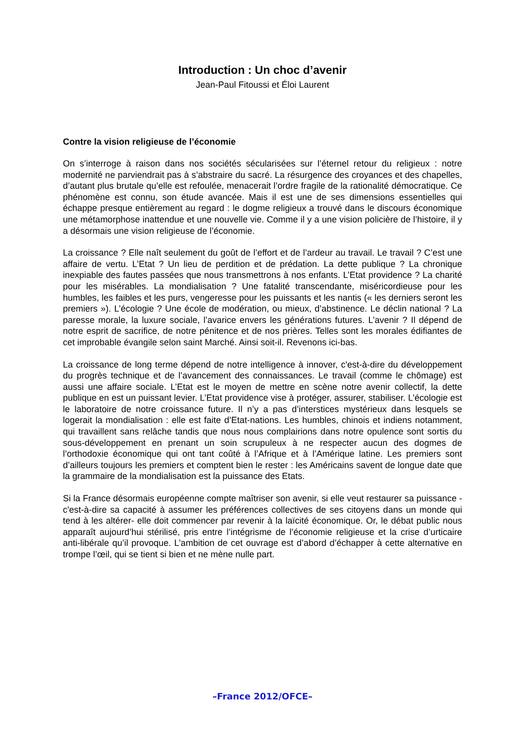Introduction : Un choc d’avenir
Jean-Paul Fitoussi et Éloi Laurent
Contre la vision religieuse de l’économie
On s’interroge à raison dans nos sociétés sécularisées sur l’éternel retour du religieux : notre modernité ne parviendrait pas à s’abstraire du sacré. La résurgence des croyances et des chapelles, d’autant plus brutale qu’elle est refoulée, menacerait l’ordre fragile de la rationalité démocratique. Ce phénomène est connu, son étude avancée. Mais il est une de ses dimensions essentielles qui échappe presque entièrement au regard : le dogme religieux a trouvé dans le discours économique une métamorphose inattendue et une nouvelle vie. Comme il y a une vision policière de l’histoire, il y a désormais une vision religieuse de l’économie.
La croissance ? Elle naît seulement du goût de l’effort et de l’ardeur au travail. Le travail ? C’est une affaire de vertu. L’Etat ? Un lieu de perdition et de prédation. La dette publique ? La chronique inexpiable des fautes passées que nous transmettrons à nos enfants. L’Etat providence ? La charité pour les misérables. La mondialisation ? Une fatalité transcendante, miséricordieuse pour les humbles, les faibles et les purs, vengeresse pour les puissants et les nantis (« les derniers seront les premiers »). L’écologie ? Une école de modération, ou mieux, d’abstinence. Le déclin national ? La paresse morale, la luxure sociale, l’avarice envers les générations futures. L’avenir ? Il dépend de notre esprit de sacrifice, de notre pénitence et de nos prières. Telles sont les morales édifiantes de cet improbable évangile selon saint Marché. Ainsi soit-il. Revenons ici-bas.
La croissance de long terme dépend de notre intelligence à innover, c'est-à-dire du développement du progrès technique et de l’avancement des connaissances. Le travail (comme le chômage) est aussi une affaire sociale. L’Etat est le moyen de mettre en scène notre avenir collectif, la dette publique en est un puissant levier. L’Etat providence vise à protéger, assurer, stabiliser. L’écologie est le laboratoire de notre croissance future. Il n’y a pas d’interstices mystérieux dans lesquels se logerait la mondialisation : elle est faite d’Etat-nations. Les humbles, chinois et indiens notamment, qui travaillent sans relâche tandis que nous nous complairions dans notre opulence sont sortis du sous-développement en prenant un soin scrupuleux à ne respecter aucun des dogmes de l’orthodoxie économique qui ont tant coûté à l’Afrique et à l’Amérique latine. Les premiers sont d’ailleurs toujours les premiers et comptent bien le rester : les Américains savent de longue date que la grammaire de la mondialisation est la puissance des Etats.
Si la France désormais européenne compte maîtriser son avenir, si elle veut restaurer sa puissance -c'est-à-dire sa capacité à assumer les préférences collectives de ses citoyens dans un monde qui tend à les altérer- elle doit commencer par revenir à la laïcité économique. Or, le débat public nous apparaît aujourd’hui stérilisé, pris entre l’intégrisme de l’économie religieuse et la crise d’urticaire anti-libérale qu’il provoque. L’ambition de cet ouvrage est d’abord d’échapper à cette alternative en trompe l’œil, qui se tient si bien et ne mène nulle part.
–France 2012/OFCE–